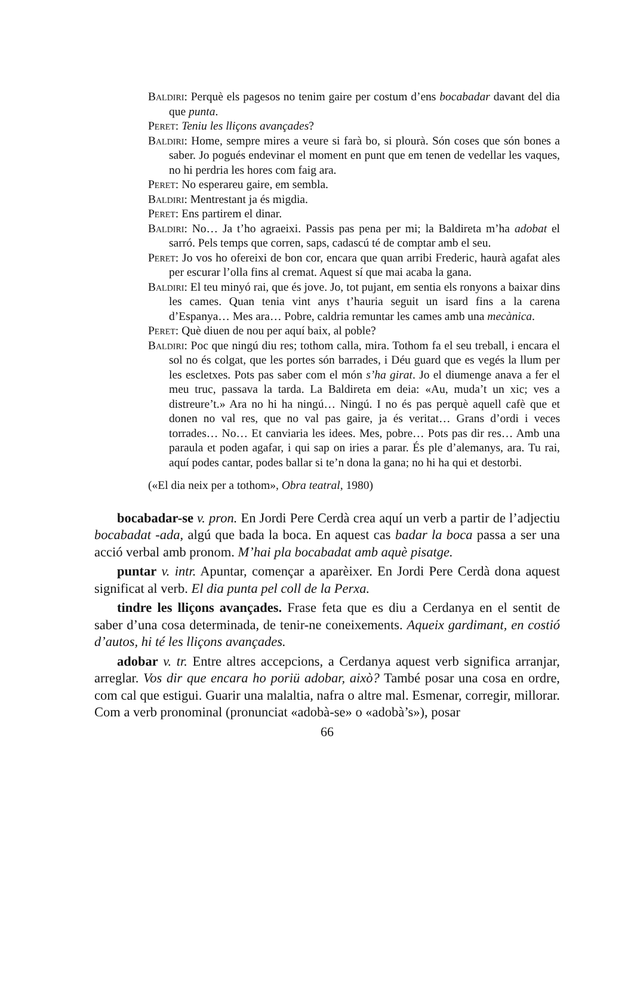Baldiri: Perquè els pagesos no tenim gaire per costum d’ens bocabadar davant del dia que punta.
Peret: Teniu les lliçons avançades?
Baldiri: Home, sempre mires a veure si farà bo, si plourà. Són coses que són bones a saber. Jo pogués endevinar el moment en punt que em tenen de vedellar les vaques, no hi perdria les hores com faig ara.
Peret: No esperareu gaire, em sembla.
Baldiri: Mentrestant ja és migdia.
Peret: Ens partirem el dinar.
Baldiri: No… Ja t’ho agraeixi. Passis pas pena per mi; la Baldireta m’ha adobat el sarró. Pels temps que corren, saps, cadascú té de comptar amb el seu.
Peret: Jo vos ho ofereixi de bon cor, encara que quan arribi Frederic, haurà agafat ales per escurar l’olla fins al cremat. Aquest sí que mai acaba la gana.
Baldiri: El teu minyó rai, que és jove. Jo, tot pujant, em sentia els ronyons a baixar dins les cames. Quan tenia vint anys t’hauria seguit un isard fins a la carena d’Espanya… Mes ara… Pobre, caldria remuntar les cames amb una mecànica.
Peret: Què diuen de nou per aquí baix, al poble?
Baldiri: Poc que ningú diu res; tothom calla, mira. Tothom fa el seu treball, i encara el sol no és colgat, que les portes són barrades, i Déu guard que es vegés la llum per les escletxes. Pots pas saber com el món s’ha girat. Jo el diumenge anava a fer el meu truc, passava la tarda. La Baldireta em deia: «Au, muda’t un xic; ves a distreure’t.» Ara no hi ha ningú… Ningú. I no és pas perquè aquell cafè que et donen no val res, que no val pas gaire, ja és veritat… Grans d’ordi i veces torrades… No… Et canviaria les idees. Mes, pobre… Pots pas dir res… Amb una paraula et poden agafar, i qui sap on iries a parar. És ple d’alemanys, ara. Tu rai, aquí podes cantar, podes ballar si te’n dona la gana; no hi ha qui et destorbi.
(«El dia neix per a tothom», Obra teatral, 1980)
bocabadar-se v. pron. En Jordi Pere Cerdà crea aquí un verb a partir de l’adjectiu bocabadat -ada, algú que bada la boca. En aquest cas badar la boca passa a ser una acció verbal amb pronom. M’hai pla bocabadat amb aquè pisatge.
puntar v. intr. Apuntar, començar a aparèixer. En Jordi Pere Cerdà dona aquest significat al verb. El dia punta pel coll de la Perxa.
tindre les lliçons avançades. Frase feta que es diu a Cerdanya en el sentit de saber d’una cosa determinada, de tenir-ne coneixements. Aqueix gardimant, en costió d’autos, hi té les lliçons avançades.
adobar v. tr. Entre altres accepcions, a Cerdanya aquest verb significa arranjar, arreglar. Vos dir que encara ho poriü adobar, això? També posar una cosa en ordre, com cal que estigui. Guarir una malaltia, nafra o altre mal. Esmenar, corregir, millorar. Com a verb pronominal (pronunciat «adobà-se» o «adobà’s»), posar
66